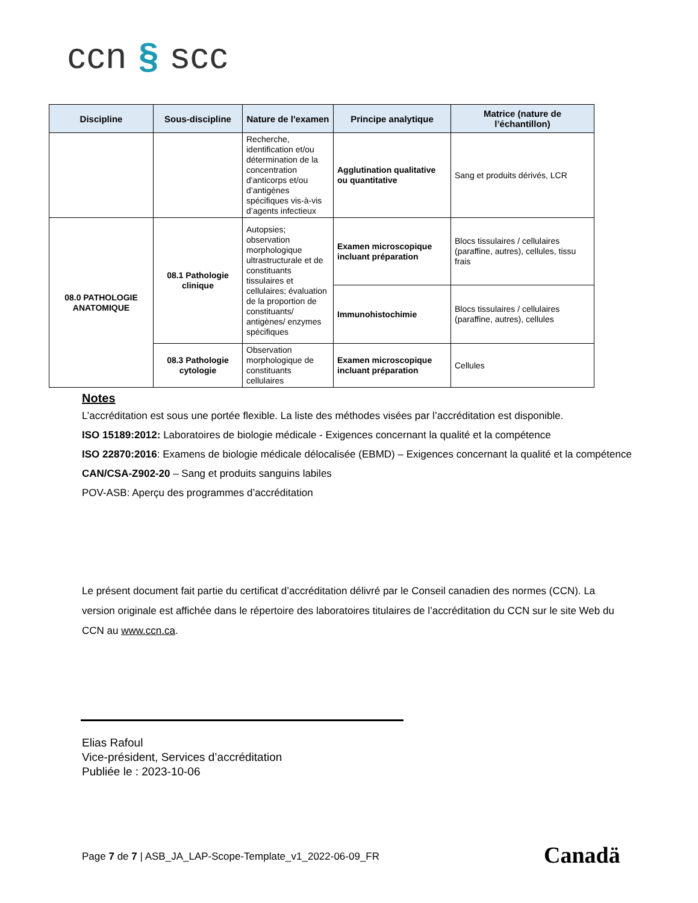ccn § scc
| Discipline | Sous-discipline | Nature de l'examen | Principe analytique | Matrice (nature de l’échantillon) |
| --- | --- | --- | --- | --- |
| | | Recherche, identification et/ou détermination de la concentration d'anticorps et/ou d’antigènes spécifiques vis-à-vis d’agents infectieux | Agglutination qualitative ou quantitative | Sang et produits dérivés, LCR |
| 08.0 PATHOLOGIE ANATOMIQUE | 08.1 Pathologie clinique | Autopsies; observation morphologique ultrastructurale et de constituants tissulaires et cellulaires; évaluation de la proportion de constituants/ antigènes/ enzymes spécifiques | Examen microscopique incluant préparation | Blocs tissulaires / cellulaires (paraffine, autres), cellules, tissu frais |
| | | | Immunohistochimie | Blocs tissulaires / cellulaires (paraffine, autres), cellules |
| | 08.3 Pathologie cytologie | Observation morphologique de constituants cellulaires | Examen microscopique incluant préparation | Cellules |
Notes
L’accréditation est sous une portée flexible. La liste des méthodes visées par l’accréditation est disponible.
ISO 15189:2012: Laboratoires de biologie médicale - Exigences concernant la qualité et la compétence
ISO 22870:2016: Examens de biologie médicale délocalisée (EBMD) – Exigences concernant la qualité et la compétence
CAN/CSA-Z902-20 – Sang et produits sanguins labiles
POV-ASB: Aperçu des programmes d’accréditation
Le présent document fait partie du certificat d’accréditation délivré par le Conseil canadien des normes (CCN). La version originale est affichée dans le répertoire des laboratoires titulaires de l’accréditation du CCN sur le site Web du CCN au www.ccn.ca.
Elias Rafoul
Vice-président, Services d’accréditation
Publiée le : 2023-10-06
Page 7 de 7 | ASB_JA_LAP-Scope-Template_v1_2022-06-09_FR
Canadä